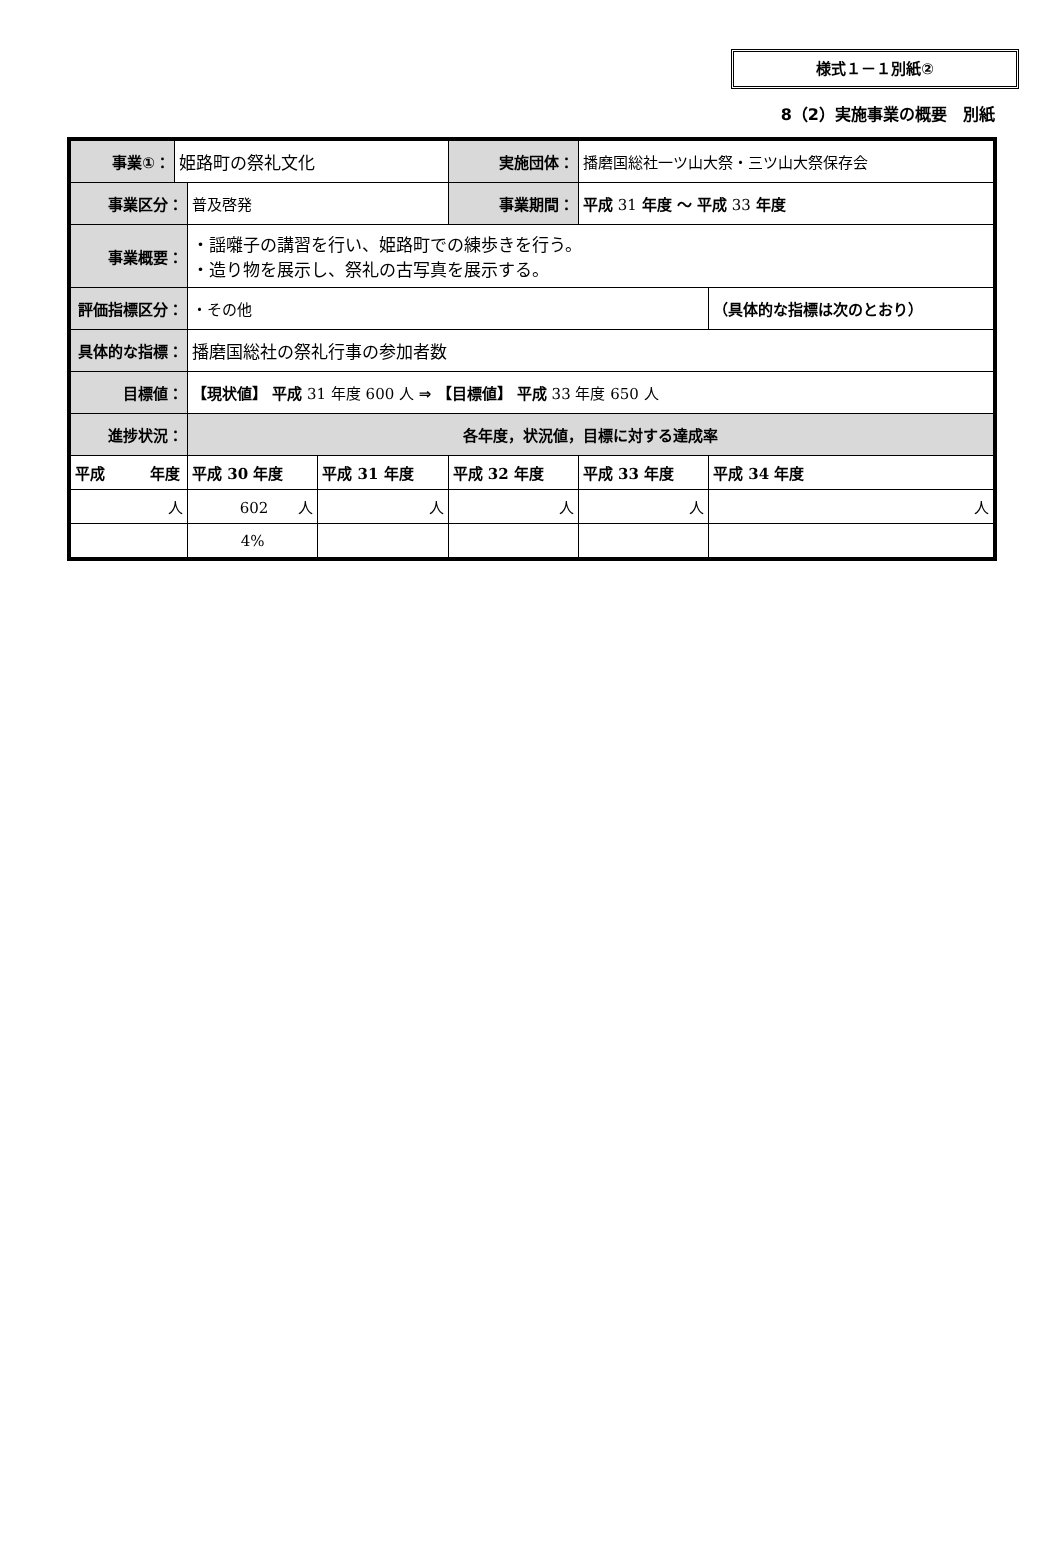様式１－１別紙②
8（2）実施事業の概要　別紙
| 事業①： | 姫路町の祭礼文化 | | | | 実施団体： | 播磨国総社一ツ山大祭・三ツ山大祭保存会 | |
| 事業区分： | | 普及啓発 | | | 事業期間： | 平成 31 年度 ～ 平成 33 年度 | |
| 事業概要： | | ・謡囃子の講習を行い、姫路町での練歩きを行う。 ・造り物を展示し、祭礼の古写真を展示する。 | | | | | |
| 評価指標区分： | | ・その他 | | | | | （具体的な指標は次のとおり） |
| 具体的な指標： | | 播磨国総社の祭礼行事の参加者数 | | | | | |
| 目標値： | | 【現状値】 平成 31 年度 600 人 ⇒ 【目標値】 平成 33 年度 650 人 | | | | | |
| 進捗状況： | | 各年度，状況値，目標に対する達成率 | | | | | |
| 平成 年度 | | 平成 30 年度 | 平成 31 年度 | 平成 32 年度 | | 平成 33 年度 | 平成 34 年度 |
| 人 | | 602 人 | 人 | 人 | | 人 | 人 |
| | | 4% | | | | | |